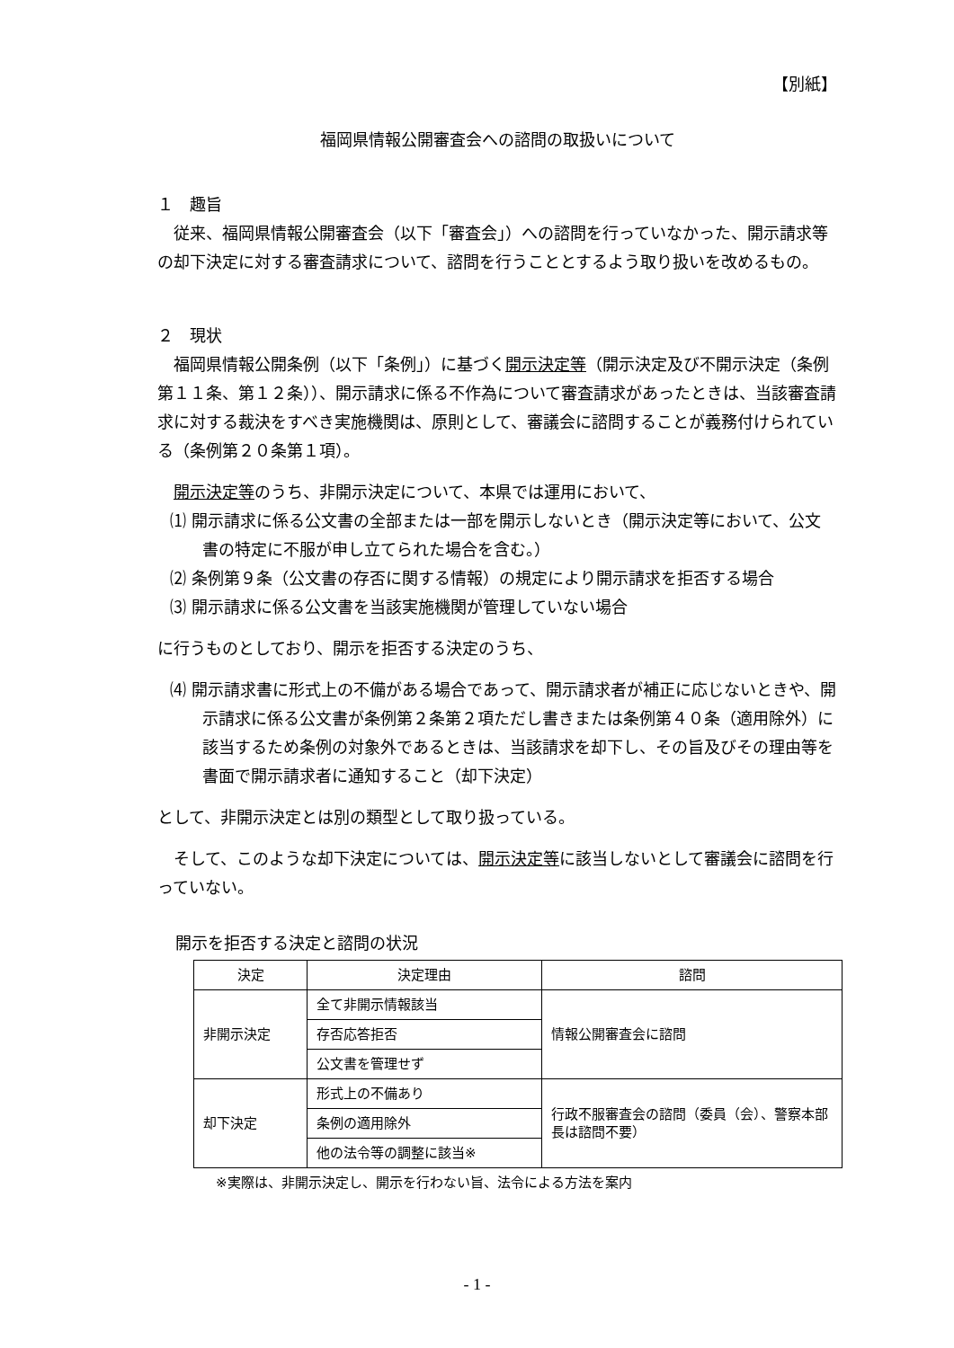【別紙】
福岡県情報公開審査会への諮問の取扱いについて
１　趣旨
従来、福岡県情報公開審査会（以下「審査会」）への諮問を行っていなかった、開示請求等の却下決定に対する審査請求について、諮問を行うこととするよう取り扱いを改めるもの。
２　現状
福岡県情報公開条例（以下「条例」）に基づく開示決定等（開示決定及び不開示決定（条例第１１条、第１２条））、開示請求に係る不作為について審査請求があったときは、当該審査請求に対する裁決をすべき実施機関は、原則として、審議会に諮問することが義務付けられている（条例第２０条第１項）。
開示決定等のうち、非開示決定について、本県では運用において、
⑴ 開示請求に係る公文書の全部または一部を開示しないとき（開示決定等において、公文書の特定に不服が申し立てられた場合を含む。）
⑵ 条例第９条（公文書の存否に関する情報）の規定により開示請求を拒否する場合
⑶ 開示請求に係る公文書を当該実施機関が管理していない場合
に行うものとしており、開示を拒否する決定のうち、
⑷ 開示請求書に形式上の不備がある場合であって、開示請求者が補正に応じないときや、開示請求に係る公文書が条例第２条第２項ただし書きまたは条例第４０条（適用除外）に該当するため条例の対象外であるときは、当該請求を却下し、その旨及びその理由等を書面で開示請求者に通知すること（却下決定）
として、非開示決定とは別の類型として取り扱っている。
そして、このような却下決定については、開示決定等に該当しないとして審議会に諮問を行っていない。
開示を拒否する決定と諮問の状況
| 決定 | 決定理由 | 諮問 |
| --- | --- | --- |
| 非開示決定 | 全て非開示情報該当 | 情報公開審査会に諮問 |
| | 存否応答拒否 | |
| | 公文書を管理せず | |
| 却下決定 | 形式上の不備あり | 行政不服審査会の諮問（委員（会）、警察本部長は諮問不要） |
| | 条例の適用除外 | |
| | 他の法令等の調整に該当※ | |
※実際は、非開示決定し、開示を行わない旨、法令による方法を案内
- 1 -